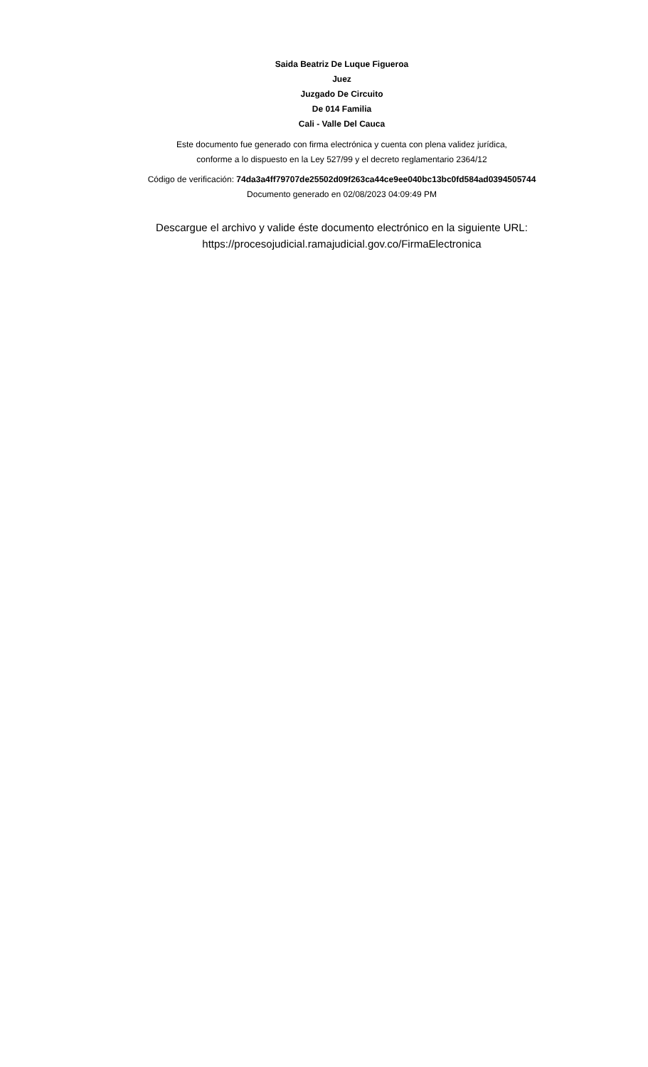Saida Beatriz De Luque Figueroa
Juez
Juzgado De Circuito
De 014 Familia
Cali - Valle Del Cauca
Este documento fue generado con firma electrónica y cuenta con plena validez jurídica,
conforme a lo dispuesto en la Ley 527/99 y el decreto reglamentario 2364/12
Código de verificación: 74da3a4ff79707de25502d09f263ca44ce9ee040bc13bc0fd584ad0394505744
Documento generado en 02/08/2023 04:09:49 PM
Descargue el archivo y valide éste documento electrónico en la siguiente URL:
https://procesojudicial.ramajudicial.gov.co/FirmaElectronica